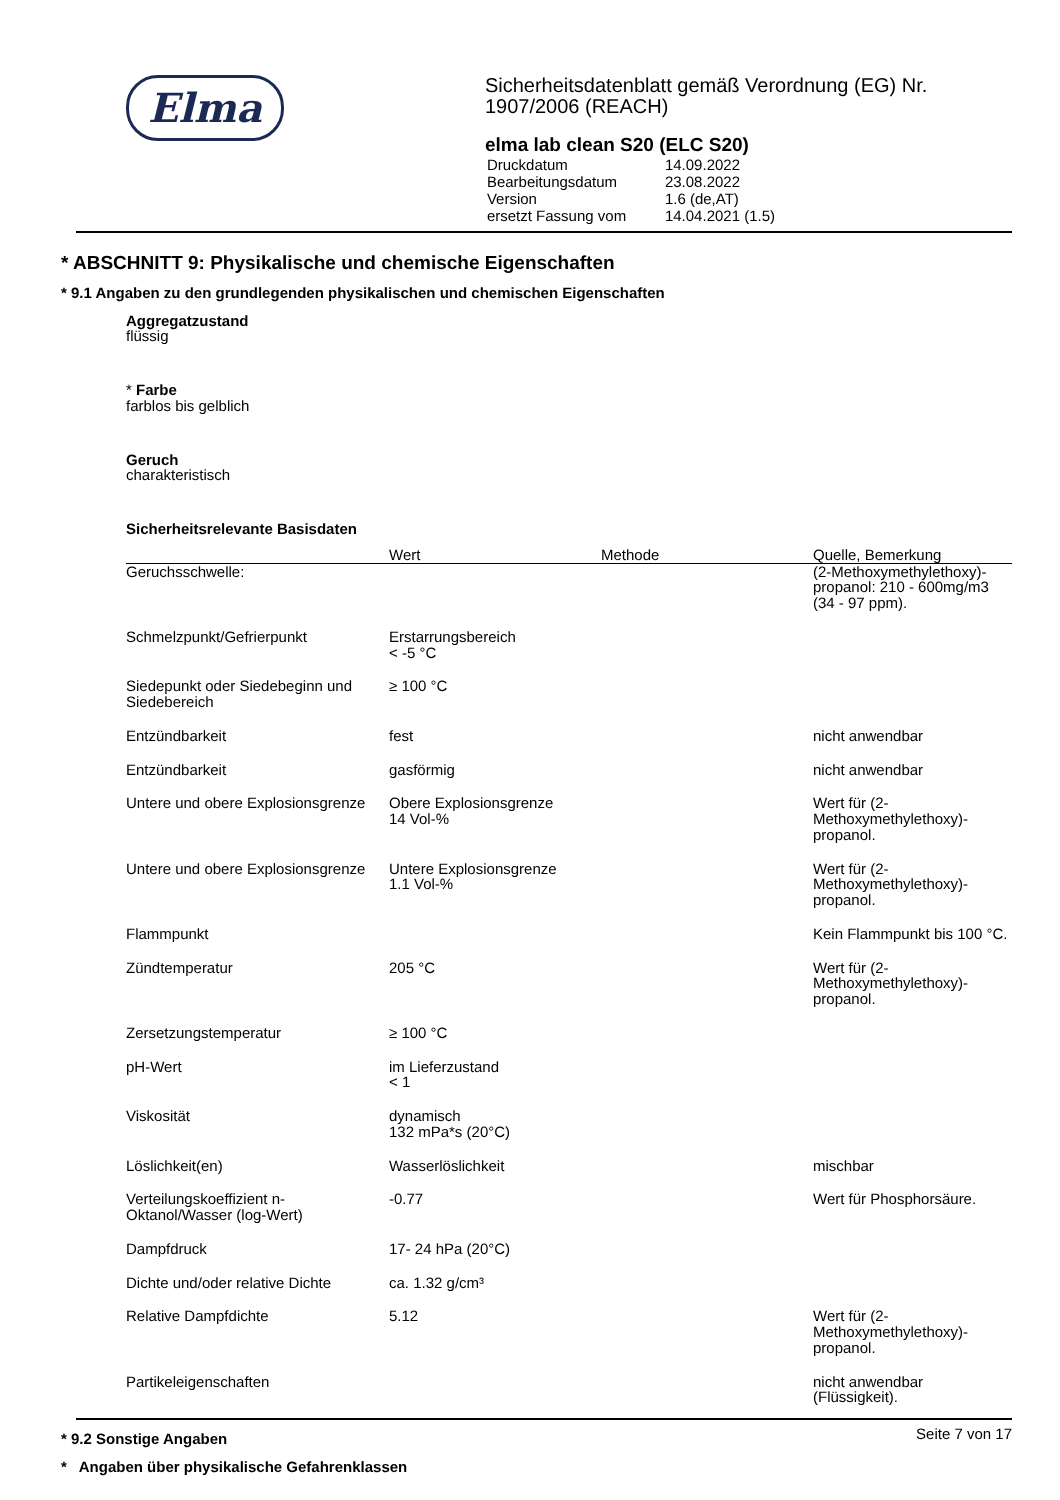Elma
Sicherheitsdatenblatt gemäß Verordnung (EG) Nr. 1907/2006 (REACH)
elma lab clean S20 (ELC S20)
| Druckdatum | 14.09.2022 |
| Bearbeitungsdatum | 23.08.2022 |
| Version | 1.6 (de,AT) |
| ersetzt Fassung vom | 14.04.2021 (1.5) |
* ABSCHNITT 9: Physikalische und chemische Eigenschaften
* 9.1 Angaben zu den grundlegenden physikalischen und chemischen Eigenschaften
Aggregatzustand
flüssig
* Farbe
farblos bis gelblich
Geruch
charakteristisch
Sicherheitsrelevante Basisdaten
| | Wert | Methode | Quelle, Bemerkung |
| --- | --- | --- | --- |
| Geruchsschwelle: | | | (2-Methoxymethylethoxy)-propanol: 210 - 600mg/m3 (34 - 97 ppm). |
| Schmelzpunkt/Gefrierpunkt | Erstarrungsbereich < -5 °C | | |
| Siedepunkt oder Siedebeginn und Siedebereich | ≥ 100 °C | | |
| Entzündbarkeit | fest | | nicht anwendbar |
| Entzündbarkeit | gasförmig | | nicht anwendbar |
| Untere und obere Explosionsgrenze | Obere Explosionsgrenze 14 Vol-% | | Wert für (2-Methoxymethylethoxy)-propanol. |
| Untere und obere Explosionsgrenze | Untere Explosionsgrenze 1.1 Vol-% | | Wert für (2-Methoxymethylethoxy)-propanol. |
| Flammpunkt | | | Kein Flammpunkt bis 100 °C. |
| Zündtemperatur | 205 °C | | Wert für (2-Methoxymethylethoxy)-propanol. |
| Zersetzungstemperatur | ≥ 100 °C | | |
| pH-Wert | im Lieferzustand < 1 | | |
| Viskosität | dynamisch 132 mPa*s (20°C) | | |
| Löslichkeit(en) | Wasserlöslichkeit | | mischbar |
| Verteilungskoeffizient n-Oktanol/Wasser (log-Wert) | -0.77 | | Wert für Phosphorsäure. |
| Dampfdruck | 17- 24 hPa (20°C) | | |
| Dichte und/oder relative Dichte | ca. 1.32 g/cm³ | | |
| Relative Dampfdichte | 5.12 | | Wert für (2-Methoxymethylethoxy)-propanol. |
| Partikeleigenschaften | | | nicht anwendbar (Flüssigkeit). |
* 9.2 Sonstige Angaben
* Angaben über physikalische Gefahrenklassen
Seite 7 von 17